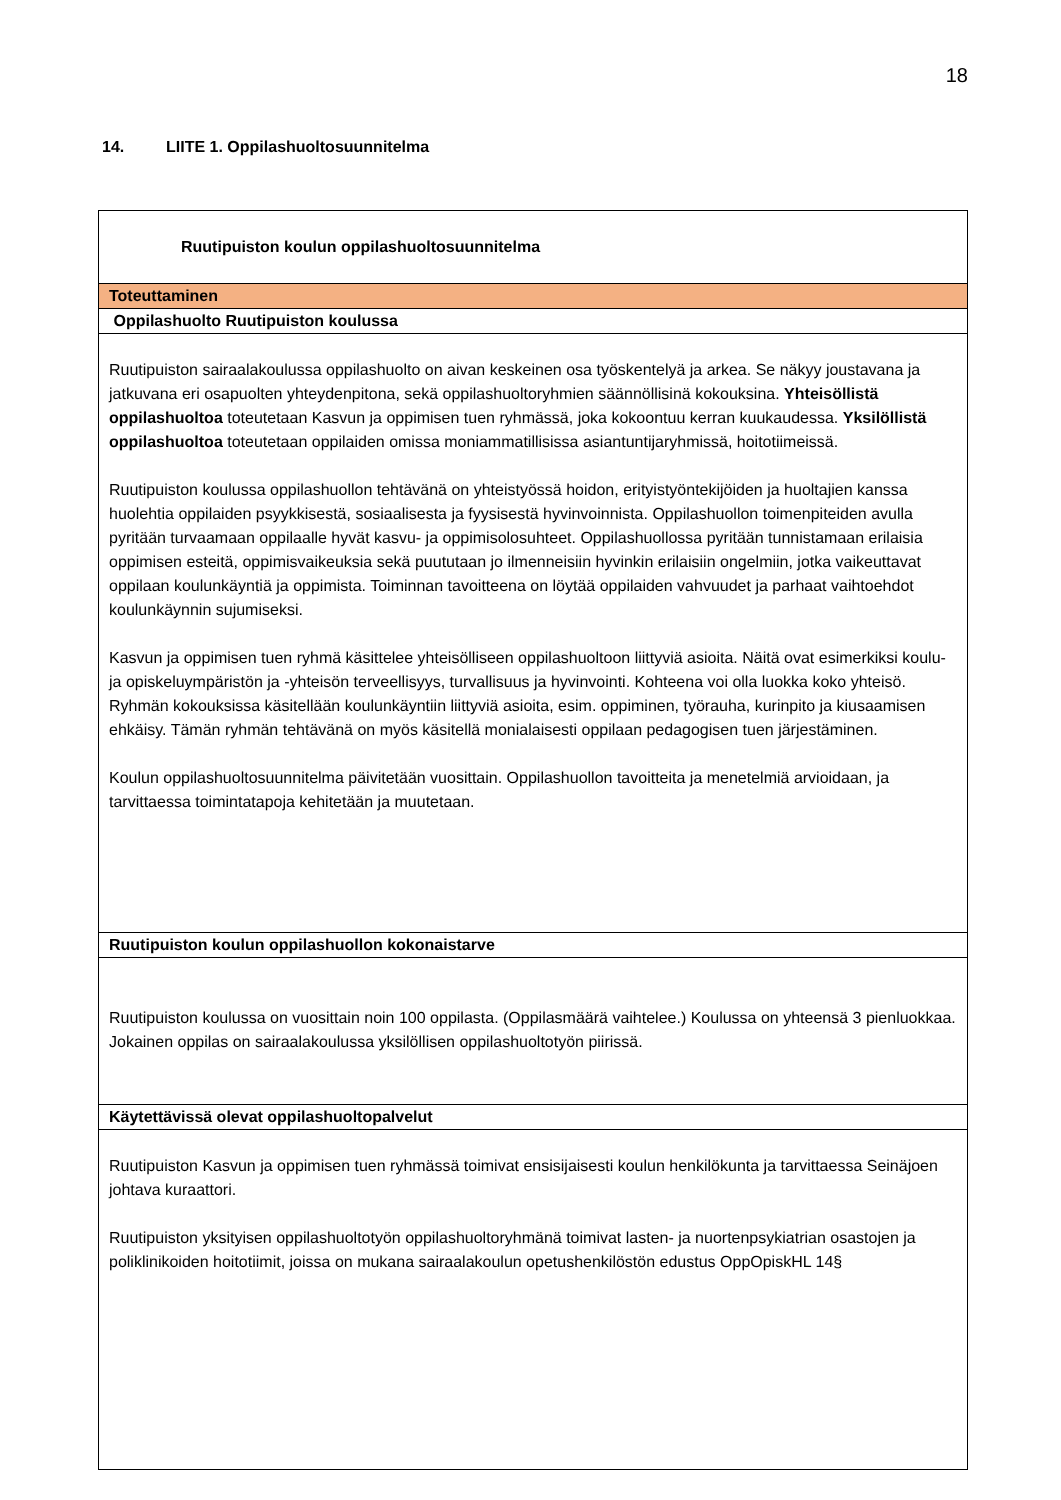18
14. LIITE 1. Oppilashuoltosuunnitelma
| Ruutipuiston koulun oppilashuoltosuunnitelma |
| Toteuttaminen |
| Oppilashuolto Ruutipuiston koulussa |
| Ruutipuiston sairaalakoulussa oppilashuolto on aivan keskeinen osa työskentelyä ja arkea. Se näkyy joustavana ja jatkuvana eri osapuolten yhteydenpitona, sekä oppilashuoltoryhmien säännöllisinä kokouksina. Yhteisöllistä oppilashuoltoa toteutetaan Kasvun ja oppimisen tuen ryhmässä, joka kokoontuu kerran kuukaudessa. Yksilöllistä oppilashuoltoa toteutetaan oppilaiden omissa moniammatillisissa asiantuntijaryhmissä, hoitotiimeissä. Ruutipuiston koulussa oppilashuollon tehtävänä on yhteistyössä hoidon, erityistyöntekijöiden ja huoltajien kanssa huolehtia oppilaiden psyykkisestä, sosiaalisesta ja fyysisestä hyvinvoinnista. Oppilashuollon toimenpiteiden avulla pyritään turvaamaan oppilaalle hyvät kasvu- ja oppimisolosuhteet. Oppilashuollossa pyritään tunnistamaan erilaisia oppimisen esteitä, oppimisvaikeuksia sekä puututaan jo ilmenneisiin hyvinkin erilaisiin ongelmiin, jotka vaikeuttavat oppilaan koulunkäyntiä ja oppimista. Toiminnan tavoitteena on löytää oppilaiden vahvuudet ja parhaat vaihtoehdot koulunkäynnin sujumiseksi. Kasvun ja oppimisen tuen ryhmä käsittelee yhteisölliseen oppilashuoltoon liittyviä asioita. Näitä ovat esimerkiksi koulu- ja opiskeluympäristön ja -yhteisön terveellisyys, turvallisuus ja hyvinvointi. Kohteena voi olla luokka koko yhteisö. Ryhmän kokouksissa käsitellään koulunkäyntiin liittyviä asioita, esim. oppiminen, työrauha, kurinpito ja kiusaamisen ehkäisy. Tämän ryhmän tehtävänä on myös käsitellä monialaisesti oppilaan pedagogisen tuen järjestäminen. Koulun oppilashuoltosuunnitelma päivitetään vuosittain. Oppilashuollon tavoitteita ja menetelmiä arvioidaan, ja tarvittaessa toimintatapoja kehitetään ja muutetaan. |
| Ruutipuiston koulun oppilashuollon kokonaistarve |
| Ruutipuiston koulussa on vuosittain noin 100 oppilasta. (Oppilasmäärä vaihtelee.) Koulussa on yhteensä 3 pienluokkaa. Jokainen oppilas on sairaalakoulussa yksilöllisen oppilashuoltotyön piirissä. |
| Käytettävissä olevat oppilashuoltopalvelut |
| Ruutipuiston Kasvun ja oppimisen tuen ryhmässä toimivat ensisijaisesti koulun henkilökunta ja tarvittaessa Seinäjoen johtava kuraattori. Ruutipuiston yksityisen oppilashuoltotyön oppilashuoltoryhmänä toimivat lasten- ja nuortenpsykiatrian osastojen ja poliklinikoiden hoitotiimit, joissa on mukana sairaalakoulun opetushenkilöstön edustus OppOpiskHL 14§ |